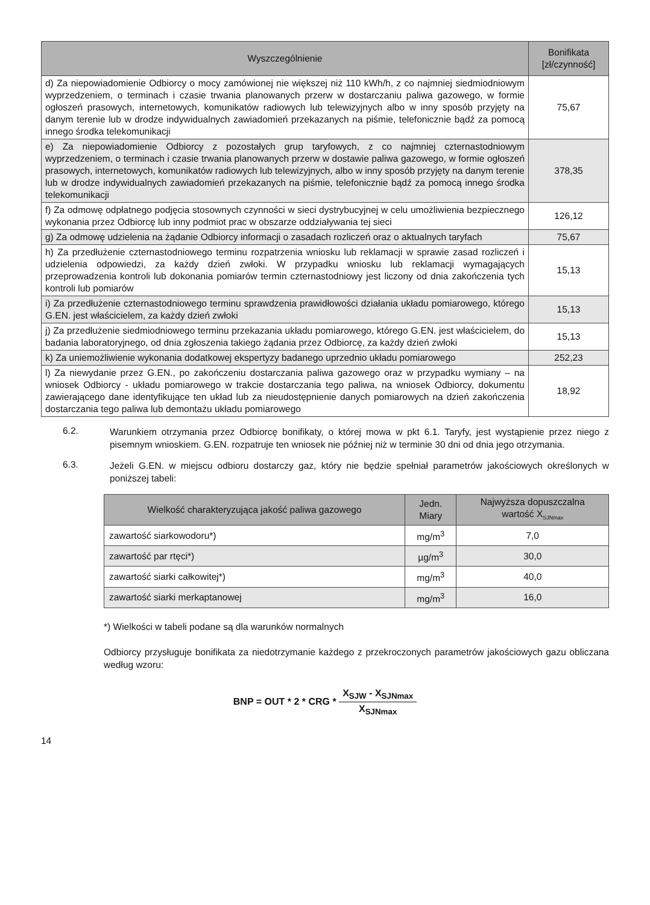| Wyszczególnienie | Bonifikata [zł/czynność] |
| --- | --- |
| d) Za niepowiadomienie Odbiorcy o mocy zamówionej nie większej niż 110 kWh/h, z co najmniej siedmiodniowym wyprzedzeniem, o terminach i czasie trwania planowanych przerw w dostarczaniu paliwa gazowego, w formie ogłoszeń prasowych, internetowych, komunikatów radiowych lub telewizyjnych albo w inny sposób przyjęty na danym terenie lub w drodze indywidualnych zawiadomień przekazanych na piśmie, telefonicznie bądź za pomocą innego środka telekomunikacji | 75,67 |
| e) Za niepowiadomienie Odbiorcy z pozostałych grup taryfowych, z co najmniej czternastodniowym wyprzedzeniem, o terminach i czasie trwania planowanych przerw w dostawie paliwa gazowego, w formie ogłoszeń prasowych, internetowych, komunikatów radiowych lub telewizyjnych, albo w inny sposób przyjęty na danym terenie lub w drodze indywidualnych zawiadomień przekazanych na piśmie, telefonicznie bądź za pomocą innego środka telekomunikacji | 378,35 |
| f) Za odmowę odpłatnego podjęcia stosownych czynności w sieci dystrybucyjnej w celu umożliwienia bezpiecznego wykonania przez Odbiorcę lub inny podmiot prac w obszarze oddziaływania tej sieci | 126,12 |
| g) Za odmowę udzielenia na żądanie Odbiorcy informacji o zasadach rozliczeń oraz o aktualnych taryfach | 75,67 |
| h) Za przedłużenie czternastodniowego terminu rozpatrzenia wniosku lub reklamacji w sprawie zasad rozliczeń i udzielenia odpowiedzi, za każdy dzień zwłoki. W przypadku wniosku lub reklamacji wymagających przeprowadzenia kontroli lub dokonania pomiarów termin czternastodniowy jest liczony od dnia zakończenia tych kontroli lub pomiarów | 15,13 |
| i) Za przedłużenie czternastodniowego terminu sprawdzenia prawidłowości działania układu pomiarowego, którego G.EN. jest właścicielem, za każdy dzień zwłoki | 15,13 |
| j) Za przedłużenie siedmiodniowego terminu przekazania układu pomiarowego, którego G.EN. jest właścicielem, do badania laboratoryjnego, od dnia zgłoszenia takiego żądania przez Odbiorcę, za każdy dzień zwłoki | 15,13 |
| k) Za uniemożliwienie wykonania dodatkowej ekspertyzy badanego uprzednio układu pomiarowego | 252,23 |
| l) Za niewydanie przez G.EN., po zakończeniu dostarczania paliwa gazowego oraz w przypadku wymiany – na wniosek Odbiorcy - układu pomiarowego w trakcie dostarczania tego paliwa, na wniosek Odbiorcy, dokumentu zawierającego dane identyfikujące ten układ lub za nieudostępnienie danych pomiarowych na dzień zakończenia dostarczania tego paliwa lub demontażu układu pomiarowego | 18,92 |
6.2.
Warunkiem otrzymania przez Odbiorcę bonifikaty, o której mowa w pkt 6.1. Taryfy, jest wystąpienie przez niego z pisemnym wnioskiem. G.EN. rozpatruje ten wniosek nie później niż w terminie 30 dni od dnia jego otrzymania.
6.3.
Jeżeli G.EN. w miejscu odbioru dostarczy gaz, który nie będzie spełniał parametrów jakościowych określonych w poniższej tabeli:
| Wielkość charakteryzująca jakość paliwa gazowego | Jedn. Miary | Najwyższa dopuszczalna wartość X<sub>SJNmax</sub> |
| --- | --- | --- |
| zawartość siarkowodoru*) | mg/m<sup>3</sup> | 7,0 |
| zawartość par rtęci*) | µg/m<sup>3</sup> | 30,0 |
| zawartość siarki całkowitej*) | mg/m<sup>3</sup> | 40,0 |
| zawartość siarki merkaptanowej | mg/m<sup>3</sup> | 16,0 |
*) Wielkości w tabeli podane są dla warunków normalnych
Odbiorcy przysługuje bonifikata za niedotrzymanie każdego z przekroczonych parametrów jakościowych gazu obliczana według wzoru:
BNP = OUT * 2 * CRG * X<sub>SJW</sub> - X<sub>SJNmax</sub> X<sub>SJNmax</sub>
14